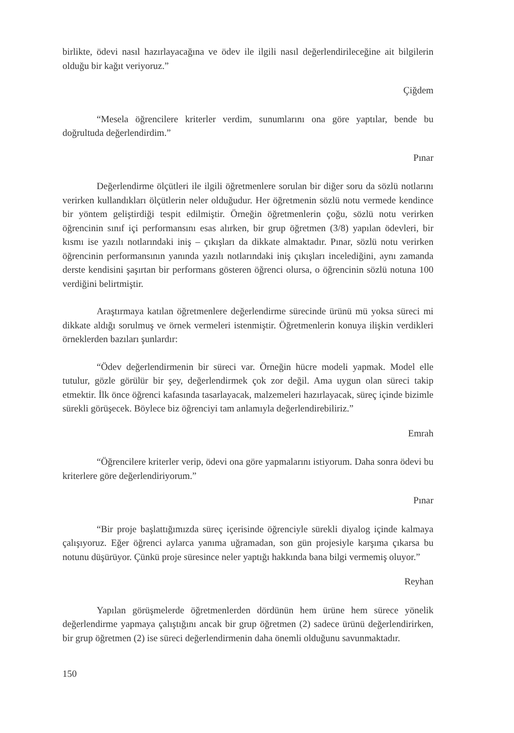birlikte, ödevi nasıl hazırlayacağına ve ödev ile ilgili nasıl değerlendirileceğine ait bilgilerin olduğu bir kağıt veriyoruz.”
Çiğdem
“Mesela öğrencilere kriterler verdim, sunumlarını ona göre yaptılar, bende bu doğrultuda değerlendirdim.”
Pınar
Değerlendirme ölçütleri ile ilgili öğretmenlere sorulan bir diğer soru da sözlü notlarını verirken kullandıkları ölçütlerin neler olduğudur. Her öğretmenin sözlü notu vermede kendince bir yöntem geliştirdiği tespit edilmiştir. Örneğin öğretmenlerin çoğu, sözlü notu verirken öğrencinin sınıf içi performansını esas alırken, bir grup öğretmen (3/8) yapılan ödevleri, bir kısmı ise yazılı notlarındaki iniş – çıkışları da dikkate almaktadır. Pınar, sözlü notu verirken öğrencinin performansının yanında yazılı notlarındaki iniş çıkışları incelediğini, aynı zamanda derste kendisini şaşırtan bir performans gösteren öğrenci olursa, o öğrencinin sözlü notuna 100 verdiğini belirtmiştir.
Araştırmaya katılan öğretmenlere değerlendirme sürecinde ürünü mü yoksa süreci mi dikkate aldığı sorulmuş ve örnek vermeleri istenmiştir. Öğretmenlerin konuya ilişkin verdikleri örneklerden bazıları şunlardır:
“Ödev değerlendirmenin bir süreci var. Örneğin hücre modeli yapmak. Model elle tutulur, gözle görülür bir şey, değerlendirmek çok zor değil. Ama uygun olan süreci takip etmektir. İlk önce öğrenci kafasında tasarlayacak, malzemeleri hazırlayacak, süreç içinde bizimle sürekli görüşecek. Böylece biz öğrenciyi tam anlamıyla değerlendirebiliriz.”
Emrah
“Öğrencilere kriterler verip, ödevi ona göre yapmalarını istiyorum. Daha sonra ödevi bu kriterlere göre değerlendiriyorum.”
Pınar
“Bir proje başlattığımızda süreç içerisinde öğrenciyle sürekli diyalog içinde kalmaya çalışıyoruz. Eğer öğrenci aylarca yanıma uğramadan, son gün projesiyle karşıma çıkarsa bu notunu düşürüyor. Çünkü proje süresince neler yaptığı hakkında bana bilgi vermemiş oluyor.”
Reyhan
Yapılan görüşmelerde öğretmenlerden dördünün hem ürüne hem sürece yönelik değerlendirme yapmaya çalıştığını ancak bir grup öğretmen (2) sadece ürünü değerlendirirken, bir grup öğretmen (2) ise süreci değerlendirmenin daha önemli olduğunu savunmaktadır.
150